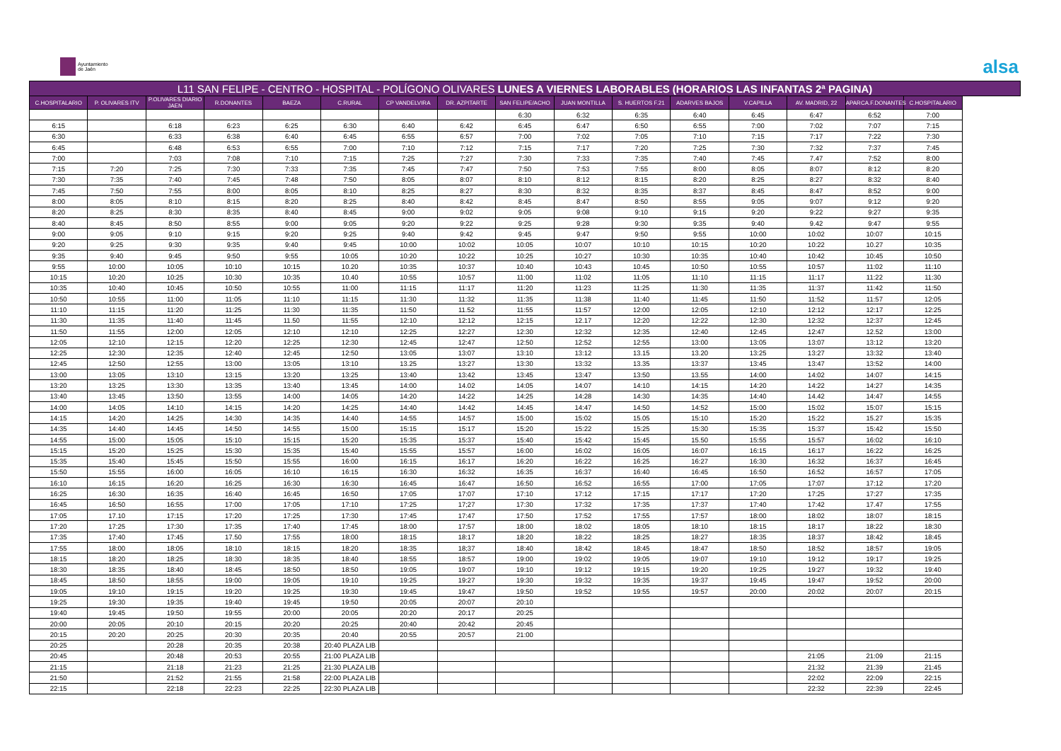Ayuntamiento
de Jaén
alsa
| L11 SAN FELIPE - CENTRO - HOSPITAL - POLÍGONO OLIVARES LUNES A VIERNES LABORABLES (HORARIOS LAS INFANTAS 2ª PAGINA) | | | | | | | | | | | | | | | |
| --- | --- | --- | --- | --- | --- | --- | --- | --- | --- | --- | --- | --- | --- | --- | --- |
| C.HOSPITALARIO | P. OLIVARES ITV | P.OLIVARES DIARIO JAEN | R.DONANTES | BAEZA | C.RURAL | CP VANDELVIRA | DR. AZPITARTE | SAN FELIPE/ACHO | JUAN MONTILLA | S. HUERTOS F.21 | ADARVES BAJOS | V.CAPILLA | AV. MADRID, 22 | APARCA.F.DONANTES | C.HOSPITALARIO |
| | | | | | | | | 6:30 | 6:32 | 6:35 | 6:40 | 6:45 | 6:47 | 6:52 | 7:00 |
| 6:15 | | 6:18 | 6:23 | 6:25 | 6:30 | 6:40 | 6:42 | 6:45 | 6:47 | 6:50 | 6:55 | 7:00 | 7:02 | 7:07 | 7:15 |
| 6:30 | | 6:33 | 6:38 | 6:40 | 6:45 | 6:55 | 6:57 | 7:00 | 7:02 | 7:05 | 7:10 | 7:15 | 7:17 | 7:22 | 7:30 |
| 6:45 | | 6:48 | 6:53 | 6:55 | 7:00 | 7:10 | 7:12 | 7:15 | 7:17 | 7:20 | 7:25 | 7:30 | 7:32 | 7:37 | 7:45 |
| 7:00 | | 7:03 | 7:08 | 7:10 | 7:15 | 7:25 | 7:27 | 7:30 | 7:33 | 7:35 | 7:40 | 7:45 | 7.47 | 7:52 | 8:00 |
| 7:15 | 7:20 | 7:25 | 7:30 | 7:33 | 7:35 | 7:45 | 7:47 | 7:50 | 7:53 | 7:55 | 8:00 | 8:05 | 8:07 | 8:12 | 8:20 |
| 7:30 | 7:35 | 7:40 | 7:45 | 7:48 | 7:50 | 8:05 | 8:07 | 8:10 | 8:12 | 8:15 | 8:20 | 8:25 | 8:27 | 8:32 | 8:40 |
| 7:45 | 7:50 | 7:55 | 8:00 | 8:05 | 8:10 | 8:25 | 8:27 | 8:30 | 8:32 | 8:35 | 8:37 | 8:45 | 8:47 | 8:52 | 9:00 |
| 8:00 | 8:05 | 8:10 | 8:15 | 8:20 | 8:25 | 8:40 | 8:42 | 8:45 | 8:47 | 8:50 | 8:55 | 9:05 | 9:07 | 9:12 | 9:20 |
| 8:20 | 8:25 | 8:30 | 8:35 | 8:40 | 8:45 | 9:00 | 9:02 | 9:05 | 9:08 | 9:10 | 9:15 | 9:20 | 9:22 | 9:27 | 9:35 |
| 8:40 | 8:45 | 8:50 | 8:55 | 9:00 | 9:05 | 9:20 | 9:22 | 9:25 | 9:28 | 9:30 | 9:35 | 9:40 | 9.42 | 9:47 | 9:55 |
| 9:00 | 9:05 | 9:10 | 9:15 | 9:20 | 9:25 | 9:40 | 9:42 | 9:45 | 9:47 | 9:50 | 9:55 | 10:00 | 10:02 | 10:07 | 10:15 |
| 9:20 | 9:25 | 9:30 | 9:35 | 9:40 | 9:45 | 10:00 | 10:02 | 10:05 | 10:07 | 10:10 | 10:15 | 10:20 | 10:22 | 10.27 | 10:35 |
| 9:35 | 9:40 | 9:45 | 9:50 | 9:55 | 10:05 | 10:20 | 10:22 | 10:25 | 10:27 | 10:30 | 10:35 | 10:40 | 10:42 | 10:45 | 10:50 |
| 9:55 | 10:00 | 10:05 | 10:10 | 10:15 | 10.20 | 10:35 | 10:37 | 10:40 | 10:43 | 10:45 | 10:50 | 10:55 | 10:57 | 11:02 | 11:10 |
| 10:15 | 10:20 | 10:25 | 10:30 | 10:35 | 10.40 | 10:55 | 10:57 | 11:00 | 11:02 | 11:05 | 11:10 | 11:15 | 11:17 | 11:22 | 11:30 |
| 10:35 | 10:40 | 10:45 | 10:50 | 10:55 | 11:00 | 11:15 | 11:17 | 11:20 | 11:23 | 11:25 | 11:30 | 11:35 | 11:37 | 11:42 | 11:50 |
| 10:50 | 10:55 | 11:00 | 11:05 | 11:10 | 11:15 | 11:30 | 11:32 | 11:35 | 11:38 | 11:40 | 11:45 | 11:50 | 11:52 | 11:57 | 12:05 |
| 11:10 | 11:15 | 11:20 | 11:25 | 11:30 | 11:35 | 11:50 | 11.52 | 11:55 | 11:57 | 12:00 | 12:05 | 12:10 | 12:12 | 12:17 | 12:25 |
| 11:30 | 11:35 | 11:40 | 11:45 | 11.50 | 11:55 | 12:10 | 12:12 | 12:15 | 12.17 | 12:20 | 12:22 | 12:30 | 12:32 | 12:37 | 12:45 |
| 11:50 | 11:55 | 12:00 | 12:05 | 12:10 | 12:10 | 12:25 | 12:27 | 12:30 | 12:32 | 12:35 | 12:40 | 12:45 | 12:47 | 12.52 | 13:00 |
| 12:05 | 12:10 | 12:15 | 12:20 | 12:25 | 12:30 | 12:45 | 12:47 | 12:50 | 12:52 | 12:55 | 13:00 | 13:05 | 13:07 | 13:12 | 13:20 |
| 12:25 | 12:30 | 12:35 | 12:40 | 12:45 | 12:50 | 13:05 | 13:07 | 13:10 | 13:12 | 13.15 | 13.20 | 13:25 | 13:27 | 13:32 | 13:40 |
| 12:45 | 12:50 | 12:55 | 13:00 | 13:05 | 13:10 | 13.25 | 13:27 | 13:30 | 13:32 | 13.35 | 13:37 | 13:45 | 13:47 | 13:52 | 14:00 |
| 13:00 | 13:05 | 13:10 | 13:15 | 13:20 | 13:25 | 13:40 | 13:42 | 13:45 | 13:47 | 13:50 | 13.55 | 14:00 | 14:02 | 14:07 | 14:15 |
| 13:20 | 13:25 | 13:30 | 13:35 | 13:40 | 13:45 | 14:00 | 14.02 | 14:05 | 14:07 | 14:10 | 14:15 | 14:20 | 14:22 | 14:27 | 14:35 |
| 13:40 | 13:45 | 13:50 | 13:55 | 14:00 | 14:05 | 14:20 | 14:22 | 14:25 | 14:28 | 14:30 | 14:35 | 14:40 | 14.42 | 14:47 | 14:55 |
| 14:00 | 14:05 | 14:10 | 14:15 | 14:20 | 14:25 | 14:40 | 14:42 | 14:45 | 14:47 | 14:50 | 14:52 | 15:00 | 15:02 | 15:07 | 15:15 |
| 14:15 | 14:20 | 14:25 | 14:30 | 14:35 | 14:40 | 14:55 | 14:57 | 15:00 | 15:02 | 15.05 | 15:10 | 15:20 | 15:22 | 15.27 | 15:35 |
| 14:35 | 14:40 | 14:45 | 14:50 | 14:55 | 15:00 | 15:15 | 15:17 | 15:20 | 15:22 | 15:25 | 15:30 | 15:35 | 15:37 | 15:42 | 15:50 |
| 14:55 | 15:00 | 15:05 | 15:10 | 15:15 | 15:20 | 15:35 | 15:37 | 15:40 | 15:42 | 15:45 | 15.50 | 15:55 | 15:57 | 16:02 | 16:10 |
| 15:15 | 15:20 | 15:25 | 15:30 | 15:35 | 15:40 | 15:55 | 15:57 | 16:00 | 16:02 | 16:05 | 16:07 | 16:15 | 16:17 | 16:22 | 16:25 |
| 15:35 | 15:40 | 15:45 | 15:50 | 15:55 | 16:00 | 16:15 | 16:17 | 16:20 | 16:22 | 16:25 | 16:27 | 16:30 | 16:32 | 16:37 | 16:45 |
| 15:50 | 15:55 | 16:00 | 16:05 | 16:10 | 16:15 | 16:30 | 16:32 | 16:35 | 16:37 | 16:40 | 16:45 | 16:50 | 16:52 | 16:57 | 17:05 |
| 16:10 | 16:15 | 16:20 | 16:25 | 16:30 | 16:30 | 16:45 | 16:47 | 16:50 | 16:52 | 16:55 | 17:00 | 17:05 | 17:07 | 17:12 | 17:20 |
| 16:25 | 16:30 | 16:35 | 16:40 | 16:45 | 16:50 | 17:05 | 17:07 | 17:10 | 17:12 | 17:15 | 17:17 | 17:20 | 17:25 | 17:27 | 17:35 |
| 16:45 | 16:50 | 16:55 | 17:00 | 17:05 | 17:10 | 17:25 | 17;27 | 17:30 | 17:32 | 17:35 | 17:37 | 17:40 | 17:42 | 17.47 | 17:55 |
| 17:05 | 17.10 | 17:15 | 17:20 | 17:25 | 17:30 | 17:45 | 17:47 | 17:50 | 17:52 | 17:55 | 17:57 | 18:00 | 18:02 | 18:07 | 18:15 |
| 17:20 | 17:25 | 17:30 | 17:35 | 17:40 | 17:45 | 18:00 | 17:57 | 18:00 | 18:02 | 18:05 | 18:10 | 18:15 | 18:17 | 18:22 | 18:30 |
| 17:35 | 17:40 | 17:45 | 17.50 | 17:55 | 18:00 | 18:15 | 18:17 | 18:20 | 18:22 | 18:25 | 18:27 | 18:35 | 18:37 | 18:42 | 18:45 |
| 17:55 | 18:00 | 18:05 | 18:10 | 18:15 | 18:20 | 18:35 | 18;37 | 18:40 | 18:42 | 18:45 | 18:47 | 18:50 | 18:52 | 18:57 | 19:05 |
| 18:15 | 18:20 | 18:25 | 18:30 | 18:35 | 18:40 | 18:55 | 18:57 | 19:00 | 19:02 | 19:05 | 19:07 | 19:10 | 19:12 | 19:17 | 19:25 |
| 18:30 | 18:35 | 18:40 | 18:45 | 18:50 | 18:50 | 19:05 | 19:07 | 19:10 | 19:12 | 19:15 | 19:20 | 19:25 | 19:27 | 19:32 | 19:40 |
| 18:45 | 18:50 | 18:55 | 19:00 | 19:05 | 19:10 | 19:25 | 19:27 | 19:30 | 19:32 | 19:35 | 19:37 | 19:45 | 19:47 | 19:52 | 20:00 |
| 19:05 | 19:10 | 19:15 | 19:20 | 19:25 | 19:30 | 19:45 | 19:47 | 19:50 | 19:52 | 19:55 | 19:57 | 20:00 | 20:02 | 20:07 | 20:15 |
| 19:25 | 19:30 | 19:35 | 19:40 | 19:45 | 19:50 | 20:05 | 20:07 | 20:10 | | | | | | | |
| 19:40 | 19:45 | 19:50 | 19:55 | 20:00 | 20:05 | 20:20 | 20:17 | 20:25 | | | | | | | |
| 20:00 | 20:05 | 20:10 | 20:15 | 20:20 | 20:25 | 20:40 | 20:42 | 20:45 | | | | | | | |
| 20:15 | 20:20 | 20:25 | 20:30 | 20:35 | 20:40 | 20:55 | 20:57 | 21:00 | | | | | | | |
| 20:25 | | 20:28 | 20:35 | 20:38 | 20:40 PLAZA LIB | | | | | | | | | | |
| 20:45 | | 20:48 | 20:53 | 20:55 | 21:00 PLAZA LIB | | | | | | | | 21:05 | 21:09 | 21:15 |
| 21:15 | | 21:18 | 21:23 | 21:25 | 21:30 PLAZA LIB | | | | | | | | 21:32 | 21:39 | 21:45 |
| 21:50 | | 21:52 | 21:55 | 21:58 | 22:00 PLAZA LIB | | | | | | | | 22:02 | 22:09 | 22:15 |
| 22:15 | | 22:18 | 22:23 | 22:25 | 22:30 PLAZA LIB | | | | | | | | 22:32 | 22:39 | 22:45 |